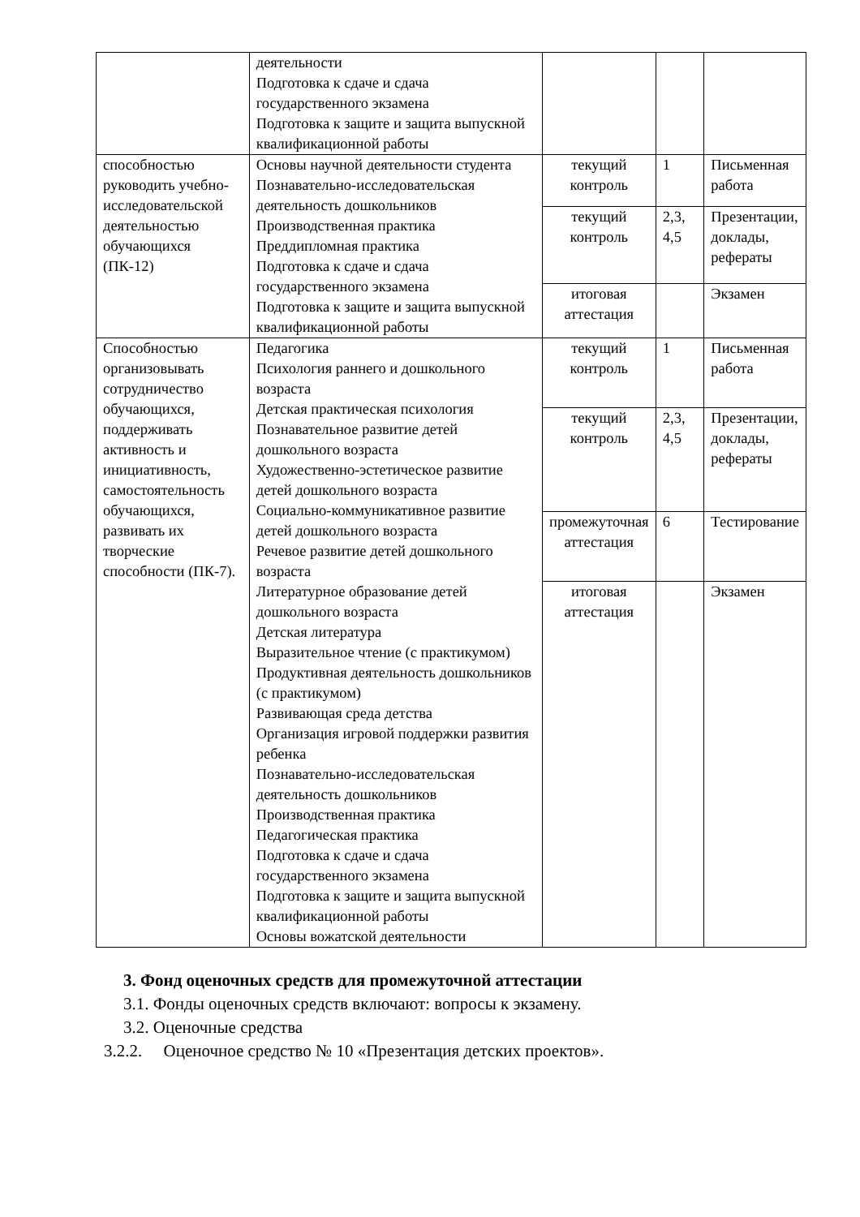| | деятельности Подготовка к сдаче и сдача государственного экзамена Подготовка к защите и защита выпускной квалификационной работы | | | |
| способностью руководить учебно-исследовательской деятельностью обучающихся (ПК-12) | Основы научной деятельности студента Познавательно-исследовательская деятельность дошкольников Производственная практика Преддипломная практика Подготовка к сдаче и сдача государственного экзамена Подготовка к защите и защита выпускной квалификационной работы | текущий контроль | 1 | Письменная работа |
| | | текущий контроль | 2,3, 4,5 | Презентации, доклады, рефераты |
| | | итоговая аттестация | | Экзамен |
| Способностью организовывать сотрудничество обучающихся, поддерживать активность и инициативность, самостоятельность обучающихся, развивать их творческие способности (ПК-7). | Педагогика Психология раннего и дошкольного возраста Детская практическая психология Познавательное развитие детей дошкольного возраста Художественно-эстетическое развитие детей дошкольного возраста Социально-коммуникативное развитие детей дошкольного возраста Речевое развитие детей дошкольного возраста Литературное образование детей дошкольного возраста Детская литература Выразительное чтение (с практикумом) Продуктивная деятельность дошкольников (с практикумом) Развивающая среда детства Организация игровой поддержки развития ребенка Познавательно-исследовательская деятельность дошкольников Производственная практика Педагогическая практика Подготовка к сдаче и сдача государственного экзамена Подготовка к защите и защита выпускной квалификационной работы Основы вожатской деятельности | текущий контроль | 1 | Письменная работа |
| | | текущий контроль | 2,3, 4,5 | Презентации, доклады, рефераты |
| | | промежуточная аттестация | 6 | Тестирование |
| | | итоговая аттестация | | Экзамен |
3. Фонд оценочных средств для промежуточной аттестации
3.1. Фонды оценочных средств включают: вопросы к экзамену.
3.2. Оценочные средства
3.2.2. Оценочное средство № 10 «Презентация детских проектов».